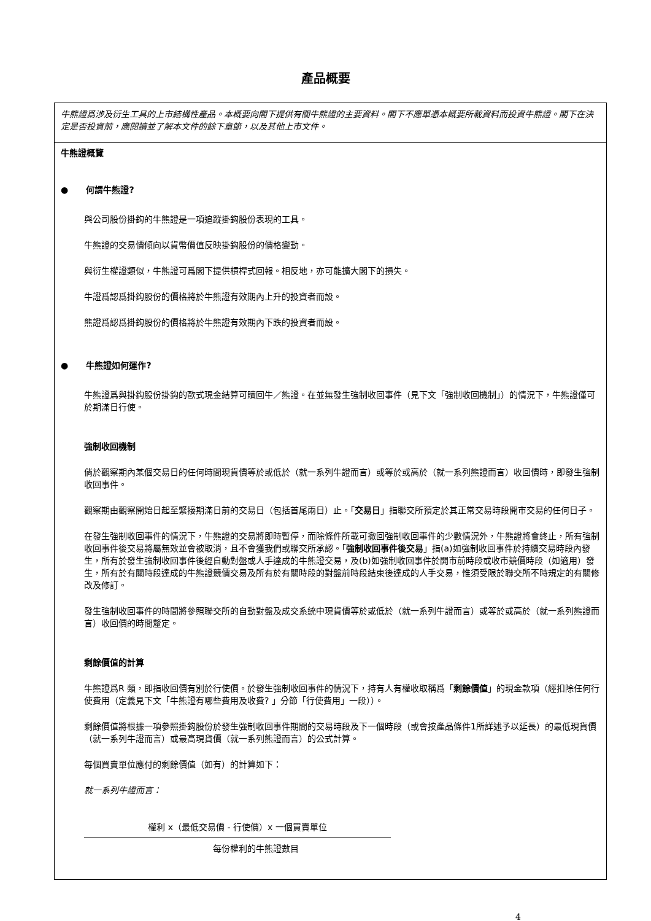產品概要
牛熊證爲涉及衍生工具的上市結構性產品。本概要向閣下提供有關牛熊證的主要資料。閣下不應單憑本概要所載資料而投資牛熊證。閣下在決定是否投資前，應閱讀並了解本文件的餘下章節，以及其他上市文件。
牛熊證概覽
● 何謂牛熊證?
與公司股份掛鈎的牛熊證是一項追蹤掛鈎股份表現的工具。
牛熊證的交易價傾向以貨幣價值反映掛鈎股份的價格變動。
與衍生權證類似，牛熊證可爲閣下提供槓桿式回報。相反地，亦可能擴大閣下的損失。
牛證爲認爲掛鈎股份的價格將於牛熊證有效期內上升的投資者而設。
熊證爲認爲掛鈎股份的價格將於牛熊證有效期內下跌的投資者而設。
● 牛熊證如何運作?
牛熊證爲與掛鈎股份掛鈎的歐式現金結算可贖回牛／熊證。在並無發生強制收回事件（見下文「強制收回機制」）的情況下，牛熊證僅可於期滿日行使。
強制收回機制
倘於觀察期內某個交易日的任何時間現貨價等於或低於（就一系列牛證而言）或等於或高於（就一系列熊證而言）收回價時，即發生強制收回事件。
觀察期由觀察開始日起至緊接期滿日前的交易日（包括首尾兩日）止。「交易日」指聯交所預定於其正常交易時段開市交易的任何日子。
在發生強制收回事件的情況下，牛熊證的交易將即時暫停，而除條件所載可撤回強制收回事件的少數情況外，牛熊證將會終止，所有強制收回事件後交易將屬無效並會被取消，且不會獲我們或聯交所承認。「強制收回事件後交易」指(a)如強制收回事件於持續交易時段內發生，所有於發生強制收回事件後經自動對盤或人手達成的牛熊證交易，及(b)如強制收回事件於開市前時段或收市競價時段（如適用）發生，所有於有關時段達成的牛熊證競價交易及所有於有關時段的對盤前時段結束後達成的人手交易，惟須受限於聯交所不時規定的有關修改及修訂。
發生強制收回事件的時間將參照聯交所的自動對盤及成交系統中現貨價等於或低於（就一系列牛證而言）或等於或高於（就一系列熊證而言）收回價的時間釐定。
剩餘價值的計算
牛熊證爲R 類，即指收回價有別於行使價。於發生強制收回事件的情況下，持有人有權收取稱爲「剩餘價值」的現金款項（經扣除任何行使費用（定義見下文「牛熊證有哪些費用及收費? 」分節「行使費用」一段））。
剩餘價值將根據一項參照掛鈎股份於發生強制收回事件期間的交易時段及下一個時段（或會按產品條件1所詳述予以延長）的最低現貨價（就一系列牛證而言）或最高現貨價（就一系列熊證而言）的公式計算。
每個買賣單位應付的剩餘價值（如有）的計算如下：
就一系列牛證而言：
權利 x（最低交易價 - 行使價）x 一個買賣單位
每份權利的牛熊證數目
4